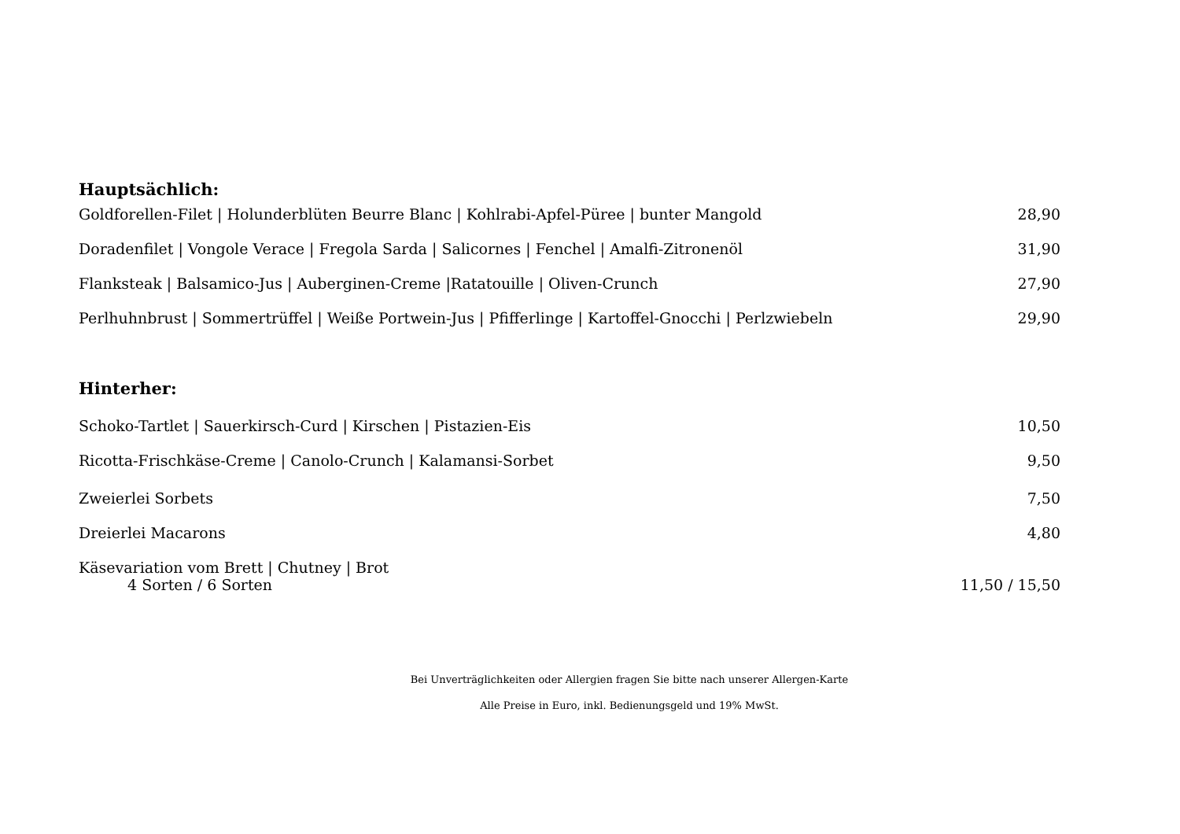Hauptsächlich:
Goldforellen-Filet | Holunderblüten Beurre Blanc | Kohlrabi-Apfel-Püree | bunter Mangold 28,90
Doradenfilet | Vongole Verace | Fregola Sarda | Salicornes | Fenchel | Amalfi-Zitronenöl 31,90
Flanksteak | Balsamico-Jus | Auberginen-Creme |Ratatouille | Oliven-Crunch 27,90
Perlhuhnbrust | Sommertrüffel | Weiße Portwein-Jus | Pfifferlinge | Kartoffel-Gnocchi | Perlzwiebeln 29,90
Hinterher:
Schoko-Tartlet | Sauerkirsch-Curd | Kirschen | Pistazien-Eis 10,50
Ricotta-Frischkäse-Creme | Canolo-Crunch | Kalamansi-Sorbet 9,50
Zweierlei Sorbets 7,50
Dreierlei Macarons 4,80
Käsevariation vom Brett | Chutney | Brot
4 Sorten / 6 Sorten 11,50 / 15,50
Bei Unverträglichkeiten oder Allergien fragen Sie bitte nach unserer Allergen-Karte
Alle Preise in Euro, inkl. Bedienungsgeld und 19% MwSt.